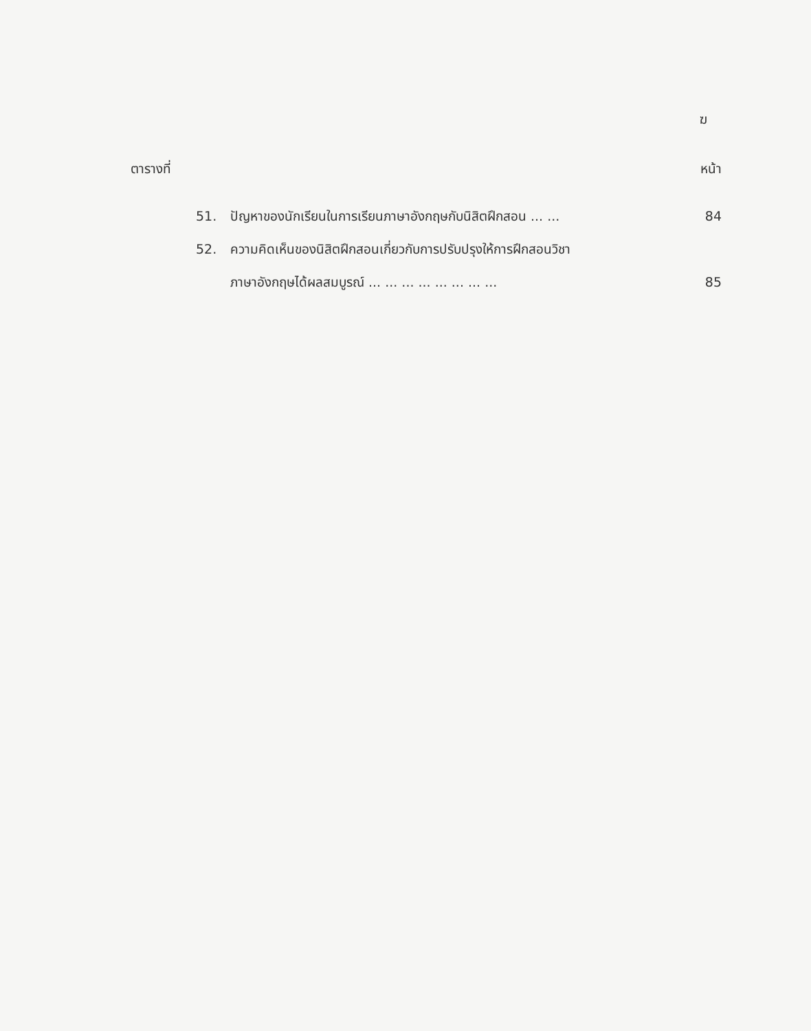ฆ
ตารางที่ หน้า
51. ปัญหาของนักเรียนในการเรียนภาษาอังกฤษกับนิสิตฝึกสอน ... ... 84
52. ความคิดเห็นของนิสิตฝึกสอนเกี่ยวกับการปรับปรุงให้การฝึกสอนวิชา
ภาษาอังกฤษได้ผลสมบูรณ์ ... ... ... ... ... ... ... ... 85